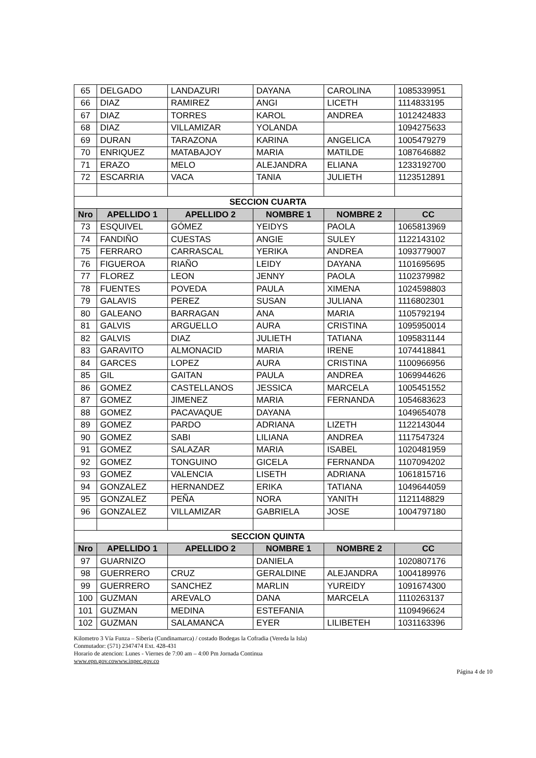| 65 | DELGADO | LANDAZURI | DAYANA | CAROLINA | 1085339951 |
| 66 | DIAZ | RAMIREZ | ANGI | LICETH | 1114833195 |
| 67 | DIAZ | TORRES | KAROL | ANDREA | 1012424833 |
| 68 | DIAZ | VILLAMIZAR | YOLANDA | | 1094275633 |
| 69 | DURAN | TARAZONA | KARINA | ANGELICA | 1005479279 |
| 70 | ENRIQUEZ | MATABAJOY | MARIA | MATILDE | 1087646882 |
| 71 | ERAZO | MELO | ALEJANDRA | ELIANA | 1233192700 |
| 72 | ESCARRIA | VACA | TANIA | JULIETH | 1123512891 |
| SECCION CUARTA | | | | | |
| Nro | APELLIDO 1 | APELLIDO 2 | NOMBRE 1 | NOMBRE 2 | CC |
| 73 | ESQUIVEL | GÓMEZ | YEIDYS | PAOLA | 1065813969 |
| 74 | FANDIÑO | CUESTAS | ANGIE | SULEY | 1122143102 |
| 75 | FERRARO | CARRASCAL | YERIKA | ANDREA | 1093779007 |
| 76 | FIGUEROA | RIAÑO | LEIDY | DAYANA | 1101695695 |
| 77 | FLOREZ | LEON | JENNY | PAOLA | 1102379982 |
| 78 | FUENTES | POVEDA | PAULA | XIMENA | 1024598803 |
| 79 | GALAVIS | PEREZ | SUSAN | JULIANA | 1116802301 |
| 80 | GALEANO | BARRAGAN | ANA | MARIA | 1105792194 |
| 81 | GALVIS | ARGUELLO | AURA | CRISTINA | 1095950014 |
| 82 | GALVIS | DIAZ | JULIETH | TATIANA | 1095831144 |
| 83 | GARAVITO | ALMONACID | MARIA | IRENE | 1074418841 |
| 84 | GARCES | LOPEZ | AURA | CRISTINA | 1100966956 |
| 85 | GIL | GAITAN | PAULA | ANDREA | 1069944626 |
| 86 | GOMEZ | CASTELLANOS | JESSICA | MARCELA | 1005451552 |
| 87 | GOMEZ | JIMENEZ | MARIA | FERNANDA | 1054683623 |
| 88 | GOMEZ | PACAVAQUE | DAYANA | | 1049654078 |
| 89 | GOMEZ | PARDO | ADRIANA | LIZETH | 1122143044 |
| 90 | GOMEZ | SABI | LILIANA | ANDREA | 1117547324 |
| 91 | GOMEZ | SALAZAR | MARIA | ISABEL | 1020481959 |
| 92 | GOMEZ | TONGUINO | GICELA | FERNANDA | 1107094202 |
| 93 | GOMEZ | VALENCIA | LISETH | ADRIANA | 1061815716 |
| 94 | GONZALEZ | HERNANDEZ | ERIKA | TATIANA | 1049644059 |
| 95 | GONZALEZ | PEÑA | NORA | YANITH | 1121148829 |
| 96 | GONZALEZ | VILLAMIZAR | GABRIELA | JOSE | 1004797180 |
| SECCION QUINTA | | | | | |
| Nro | APELLIDO 1 | APELLIDO 2 | NOMBRE 1 | NOMBRE 2 | CC |
| 97 | GUARNIZO | | DANIELA | | 1020807176 |
| 98 | GUERRERO | CRUZ | GERALDINE | ALEJANDRA | 1004189976 |
| 99 | GUERRERO | SANCHEZ | MARLIN | YUREIDY | 1091674300 |
| 100 | GUZMAN | AREVALO | DANA | MARCELA | 1110263137 |
| 101 | GUZMAN | MEDINA | ESTEFANIA | | 1109496624 |
| 102 | GUZMAN | SALAMANCA | EYER | LILIBETEH | 1031163396 |
Kilometro 3 Vía Funza – Siberia (Cundinamarca) / costado Bodegas la Cofradia (Vereda la Isla)
Conmutador: (571) 2347474 Ext. 428-431
Horario de atencion: Lunes - Viernes de 7:00 am – 4:00 Pm Jornada Continua
www.epn.gov.cowww.inpec.gov.co
Página 4 de 10